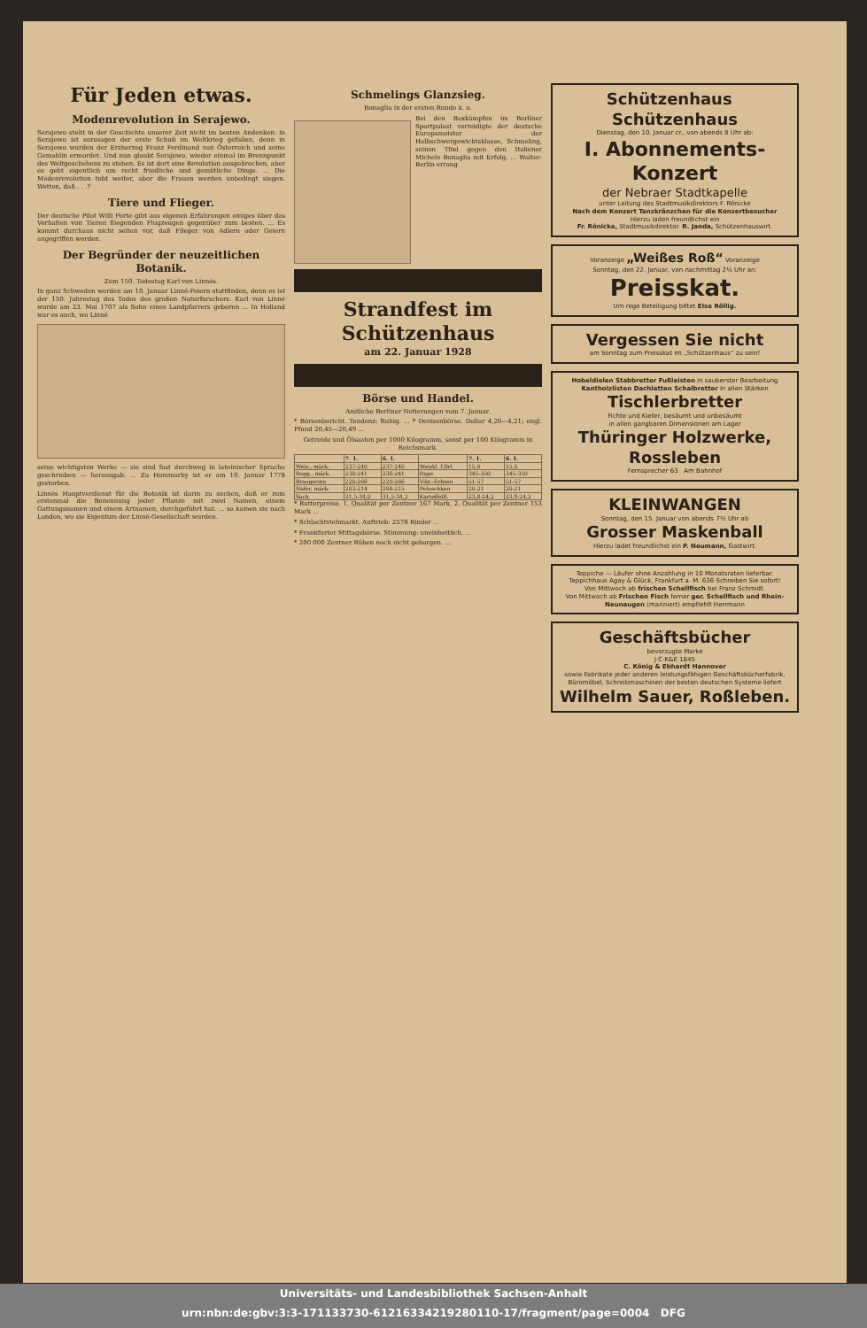Für Jeden etwas.
Modenrevolution in Serajewo.
Serajewo steht in der Geschichte unserer Zeit nicht im besten Andenken: in Serajewo ist sozusagen der erste Schuß im Weltkrieg gefallen, denn in Serajewo wurden der Erzherzog Franz Ferdinand von Österreich und seine Gemahlin ermordet. Und nun glaubt Serajewo, wieder einmal im Brennpunkt des Weltgeschehens zu stehen. Es ist dort eine Revolution ausgebrochen, aber es geht eigentlich um recht friedliche und gemütliche Dinge. ... Die Modenrevolution tobt weiter, aber die Frauen werden unbedingt siegen. Wetten, daß . . .?
Tiere und Flieger.
Der deutsche Pilot Willi Porte gibt aus eigenen Erfahrungen einiges über das Verhalten von Tieren fliegenden Flugzeugen gegenüber zum besten. ... Es kommt durchaus nicht selten vor, daß Flieger von Adlern oder Geiern angegriffen werden.
Der Begründer der neuzeitlichen Botanik.
Zum 150. Todestag Karl von Linnés.
In ganz Schweden werden am 10. Januar Linné-Feiern stattfinden, denn es ist der 150. Jahrestag des Todes des großen Naturforschers. Karl von Linné wurde am 23. Mai 1707 als Sohn eines Landpfarrers geboren ... In Holland war es auch, wo Linné
seine wichtigsten Werke — sie sind fast durchweg in lateinischer Sprache geschrieben — herausgab. ... Zu Hammarby ist er am 10. Januar 1778 gestorben.
Linnés Hauptverdienst für die Botanik ist darin zu suchen, daß er zum erstenmal die Benennung jeder Pflanze mit zwei Namen, einem Gattungsnamen und einem Artnamen, durchgeführt hat. ... so kamen sie nach London, wo sie Eigentum der Linné-Gesellschaft wurden.
Schmelings Glanzsieg.
Bonaglia in der ersten Runde k. o.
Bei den Boxkämpfen im Berliner Sportpalast verteidigte der deutsche Europameister der Halbschwergewichtsklasse, Schmeling, seinen Titel gegen den Italiener Michele Bonaglia mit Erfolg. ... Walter-Berlin errang.
Strandfest im Schützenhaus
am 22. Januar 1928
Börse und Handel.
Amtliche Berliner Notierungen vom 7. Januar.
* Börsenbericht. Tendenz: Ruhig. ... * Devisenbörse. Dollar 4,20—4,21; engl. Pfund 20,45—20,49 ...
Getreide und Ölsaaten per 1000 Kilogramm, sonst per 100 Kilogramm in Reichsmark.
| | 7. 1. | 6. 1. | | 7. 1. | 6. 1. |
| --- | --- | --- | --- | --- | --- |
| Weiz., märk. | 237-240 | 237-240 | Weizkl. f.Brl. | 15,0 | 15,0 |
| Rogg., märk. | 238-241 | 238-241 | Raps | 345-350 | 345-350 |
| Braugerste | 220-266 | 220-266 | Vikt.-Erbsen | 51-57 | 51-57 |
| Hafer, märk. | 203-214 | 204-215 | Peluschken | 20-21 | 20-21 |
| Sack | 31,5-34,0 | 31,5-34,2 | Kartoffelfl. | 23,8-24,2 | 23,8-24,2 |
* Butterpreise. 1. Qualität per Zentner 167 Mark, 2. Qualität per Zentner 153 Mark ...
* Schlachtviehmarkt. Auftrieb: 2578 Rinder ...
* Frankfurter Mittagsbörse. Stimmung: uneinheitlich. ...
* 200 000 Zentner Rüben noch nicht geborgen. ...
Schützenhaus Schützenhaus
Dienstag, den 10. Januar cr., von abends 8 Uhr ab:
I. Abonnements-Konzert
der Nebraer Stadtkapelle
unter Leitung des Stadtmusikdirektors F. Rönicke
Nach dem Konzert Tanzkränzchen für die Konzertbesucher
Hierzu laden freundlichst ein
Fr. Rönicke, Stadtmusikdirektor. R. Janda, Schützenhauswirt.
Voranzeige „Weißes Roß“ Voranzeige
Sonntag, den 22. Januar, von nachmittag 2½ Uhr an:
Preisskat.
Um rege Beteiligung bittet Else Röllig.
Vergessen Sie nicht
am Sonntag zum Preisskat im „Schützenhaus“ zu sein!
Hobeldielen Stabbretter Fußleisten in sauberster Bearbeitung Kantholzlisten Dachlatten Schalbretter in allen Stärken
Tischlerbretter
Fichte und Kiefer, besäumt und unbesäumt
in allen gangbaren Dimensionen am Lager
Thüringer Holzwerke, Rossleben
Fernsprecher 63 Am Bahnhof
KLEINWANGEN
Sonntag, den 15. Januar von abends 7½ Uhr ab
Grosser Maskenball
Hierzu ladet freundlichst ein P. Neumann, Gastwirt.
Teppiche — Läufer ohne Anzahlung in 10 Monatsraten lieferbar. Teppichhaus Agay & Glück, Frankfurt a. M. 636 Schreiben Sie sofort!
Von Mittwoch ab frischen Schellfisch bei Franz Schmidt.
Von Mittwoch ab Frischen Fisch ferner ger. Schellfisch und Rhein-Neunaugen (mariniert) empfiehlt Herrmann
Geschäftsbücher
bevorzugte Marke
J·C·K&E 1845
C. König & Ebhardt Hannover
sowie Fabrikate jeder anderen leistungsfähigen Geschäftsbücherfabrik, Büromöbel, Schreibmaschinen der besten deutschen Systeme liefert
Wilhelm Sauer, Roßleben.
Universitäts- und Landesbibliothek Sachsen-Anhalt
urn:nbn:de:gbv:3:3-171133730-612163342192801​10-17/fragment/page=0004 DFG